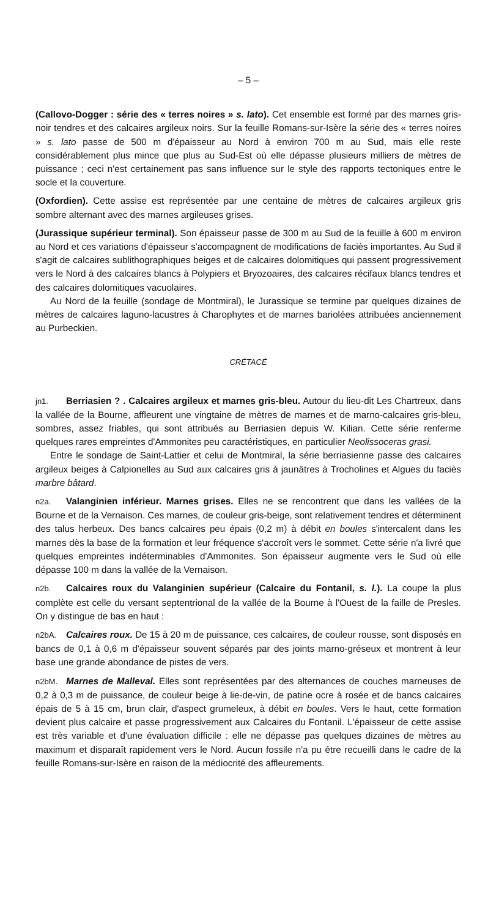– 5 –
(Callovo-Dogger : série des « terres noires » s. lato). Cet ensemble est formé par des marnes gris-noir tendres et des calcaires argileux noirs. Sur la feuille Romans-sur-Isère la série des « terres noires » s. lato passe de 500 m d'épaisseur au Nord à environ 700 m au Sud, mais elle reste considérablement plus mince que plus au Sud-Est où elle dépasse plusieurs milliers de mètres de puissance ; ceci n'est certainement pas sans influence sur le style des rapports tectoniques entre le socle et la couverture.
(Oxfordien). Cette assise est représentée par une centaine de mètres de calcaires argileux gris sombre alternant avec des marnes argileuses grises.
(Jurassique supérieur terminal). Son épaisseur passe de 300 m au Sud de la feuille à 600 m environ au Nord et ces variations d'épaisseur s'accompagnent de modifications de faciès importantes. Au Sud il s'agit de calcaires sublithographiques beiges et de calcaires dolomitiques qui passent progressivement vers le Nord à des calcaires blancs à Polypiers et Bryozoaires, des calcaires récifaux blancs tendres et des calcaires dolomitiques vacuolaires.
Au Nord de la feuille (sondage de Montmiral), le Jurassique se termine par quelques dizaines de mètres de calcaires laguno-lacustres à Charophytes et de marnes bariolées attribuées anciennement au Purbeckien.
CRÉTACÉ
jn1. Berriasien ? . Calcaires argileux et marnes gris-bleu. Autour du lieu-dit Les Chartreux, dans la vallée de la Bourne, affleurent une vingtaine de mètres de marnes et de marno-calcaires gris-bleu, sombres, assez friables, qui sont attribués au Berriasien depuis W. Kilian. Cette série renferme quelques rares empreintes d'Ammonites peu caractéristiques, en particulier Neolissoceras grasi.
Entre le sondage de Saint-Lattier et celui de Montmiral, la série berriasienne passe des calcaires argileux beiges à Calpionelles au Sud aux calcaires gris à jaunâtres à Trocholines et Algues du faciès marbre bâtard.
n2a. Valanginien inférieur. Marnes grises. Elles ne se rencontrent que dans les vallées de la Bourne et de la Vernaison. Ces marnes, de couleur gris-beige, sont relativement tendres et déterminent des talus herbeux. Des bancs calcaires peu épais (0,2 m) à débit en boules s'intercalent dans les marnes dès la base de la formation et leur fréquence s'accroît vers le sommet. Cette série n'a livré que quelques empreintes indéterminables d'Ammonites. Son épaisseur augmente vers le Sud où elle dépasse 100 m dans la vallée de la Vernaison.
n2b. Calcaires roux du Valanginien supérieur (Calcaire du Fontanil, s. l.). La coupe la plus complète est celle du versant septentrional de la vallée de la Bourne à l'Ouest de la faille de Presles. On y distingue de bas en haut :
n2bA. Calcaires roux. De 15 à 20 m de puissance, ces calcaires, de couleur rousse, sont disposés en bancs de 0,1 à 0,6 m d'épaisseur souvent séparés par des joints marno-gréseux et montrent à leur base une grande abondance de pistes de vers.
n2bM. Marnes de Malleval. Elles sont représentées par des alternances de couches marneuses de 0,2 à 0,3 m de puissance, de couleur beige à lie-de-vin, de patine ocre à rosée et de bancs calcaires épais de 5 à 15 cm, brun clair, d'aspect grumeleux, à débit en boules. Vers le haut, cette formation devient plus calcaire et passe progressivement aux Calcaires du Fontanil. L'épaisseur de cette assise est très variable et d'une évaluation difficile : elle ne dépasse pas quelques dizaines de mètres au maximum et disparaît rapidement vers le Nord. Aucun fossile n'a pu être recueilli dans le cadre de la feuille Romans-sur-Isère en raison de la médiocrité des affleurements.